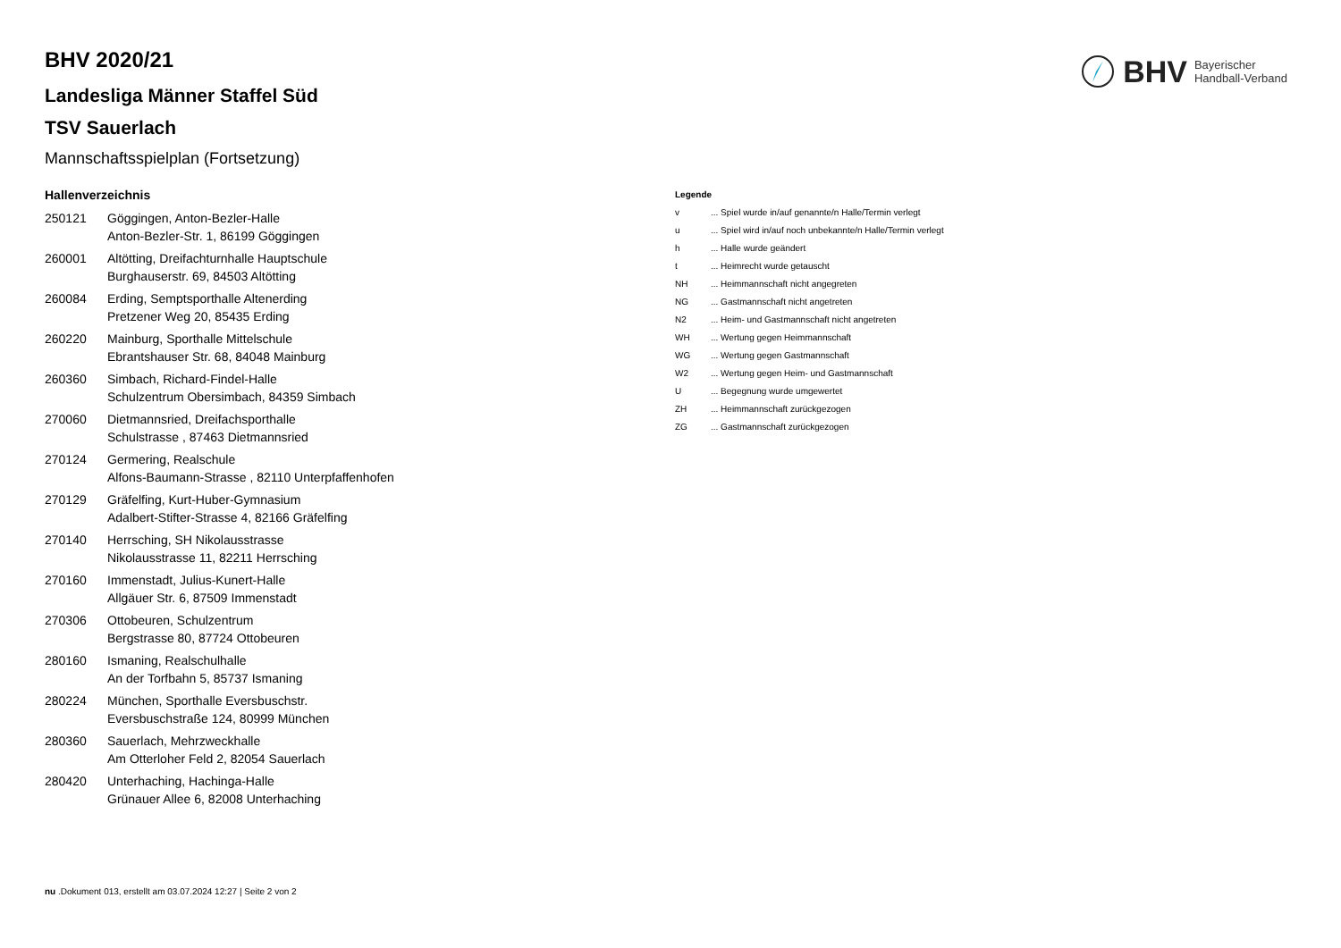BHV Bayerischer
Handball-Verband
BHV 2020/21
Landesliga Männer Staffel Süd
TSV Sauerlach
Mannschaftsspielplan (Fortsetzung)
Hallenverzeichnis
| 250121 | Göggingen, Anton-Bezler-Halle Anton-Bezler-Str. 1, 86199 Göggingen |
| 260001 | Altötting, Dreifachturnhalle Hauptschule Burghauserstr. 69, 84503 Altötting |
| 260084 | Erding, Semptsporthalle Altenerding Pretzener Weg 20, 85435 Erding |
| 260220 | Mainburg, Sporthalle Mittelschule Ebrantshauser Str. 68, 84048 Mainburg |
| 260360 | Simbach, Richard-Findel-Halle Schulzentrum Obersimbach, 84359 Simbach |
| 270060 | Dietmannsried, Dreifachsporthalle Schulstrasse , 87463 Dietmannsried |
| 270124 | Germering, Realschule Alfons-Baumann-Strasse , 82110 Unterpfaffenhofen |
| 270129 | Gräfelfing, Kurt-Huber-Gymnasium Adalbert-Stifter-Strasse 4, 82166 Gräfelfing |
| 270140 | Herrsching, SH Nikolausstrasse Nikolausstrasse 11, 82211 Herrsching |
| 270160 | Immenstadt, Julius-Kunert-Halle Allgäuer Str. 6, 87509 Immenstadt |
| 270306 | Ottobeuren, Schulzentrum Bergstrasse 80, 87724 Ottobeuren |
| 280160 | Ismaning, Realschulhalle An der Torfbahn 5, 85737 Ismaning |
| 280224 | München, Sporthalle Eversbuschstr. Eversbuschstraße 124, 80999 München |
| 280360 | Sauerlach, Mehrzweckhalle Am Otterloher Feld 2, 82054 Sauerlach |
| 280420 | Unterhaching, Hachinga-Halle Grünauer Allee 6, 82008 Unterhaching |
Legende
| v | ... Spiel wurde in/auf genannte/n Halle/Termin verlegt |
| u | ... Spiel wird in/auf noch unbekannte/n Halle/Termin verlegt |
| h | ... Halle wurde geändert |
| t | ... Heimrecht wurde getauscht |
| NH | ... Heimmannschaft nicht angegreten |
| NG | ... Gastmannschaft nicht angetreten |
| N2 | ... Heim- und Gastmannschaft nicht angetreten |
| WH | ... Wertung gegen Heimmannschaft |
| WG | ... Wertung gegen Gastmannschaft |
| W2 | ... Wertung gegen Heim- und Gastmannschaft |
| U | ... Begegnung wurde umgewertet |
| ZH | ... Heimmannschaft zurückgezogen |
| ZG | ... Gastmannschaft zurückgezogen |
nu .Dokument 013, erstellt am 03.07.2024 12:27 | Seite 2 von 2